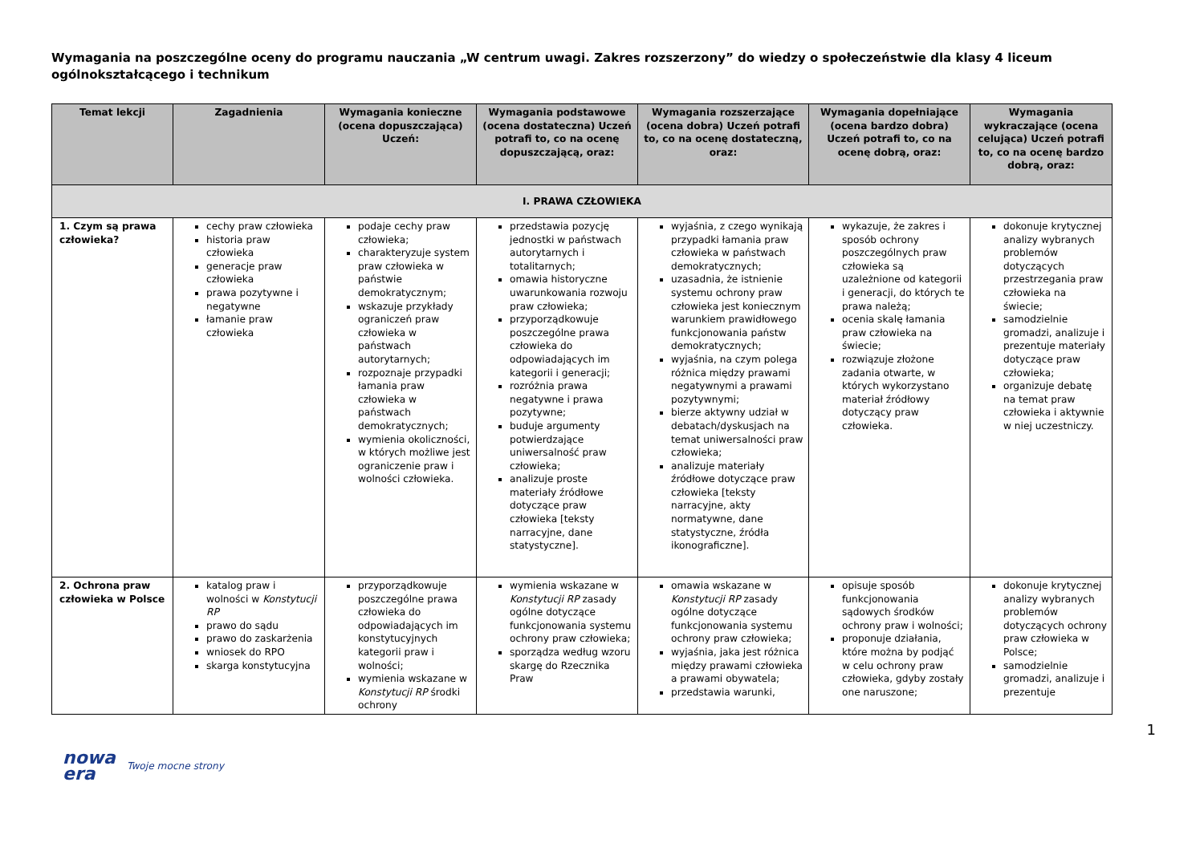Wymagania na poszczególne oceny do programu nauczania „W centrum uwagi. Zakres rozszerzony” do wiedzy o społeczeństwie dla klasy 4 liceum ogólnokształcącego i technikum
| Temat lekcji | Zagadnienia | Wymagania konieczne (ocena dopuszczająca) Uczeń: | Wymagania podstawowe (ocena dostateczna) Uczeń potrafi to, co na ocenę dopuszczającą, oraz: | Wymagania rozszerzające (ocena dobra) Uczeń potrafi to, co na ocenę dostateczną, oraz: | Wymagania dopełniające (ocena bardzo dobra) Uczeń potrafi to, co na ocenę dobrą, oraz: | Wymagania wykraczające (ocena celująca) Uczeń potrafi to, co na ocenę bardzo dobrą, oraz: |
| --- | --- | --- | --- | --- | --- | --- |
| I. PRAWA CZŁOWIEKA | | | | | | |
| 1. Czym są prawa człowieka? | cechy praw człowieka historia praw człowieka generacje praw człowieka prawa pozytywne i negatywne łamanie praw człowieka | podaje cechy praw człowieka; charakteryzuje system praw człowieka w państwie demokratycznym; wskazuje przykłady ograniczeń praw człowieka w państwach autorytarnych; rozpoznaje przypadki łamania praw człowieka w państwach demokratycznych; wymienia okoliczności, w których możliwe jest ograniczenie praw i wolności człowieka. | przedstawia pozycję jednostki w państwach autorytarnych i totalitarnych; omawia historyczne uwarunkowania rozwoju praw człowieka; przyporządkowuje poszczególne prawa człowieka do odpowiadających im kategorii i generacji; rozróżnia prawa negatywne i prawa pozytywne; buduje argumenty potwierdzające uniwersalność praw człowieka; analizuje proste materiały źródłowe dotyczące praw człowieka [teksty narracyjne, dane statystyczne]. | wyjaśnia, z czego wynikają przypadki łamania praw człowieka w państwach demokratycznych; uzasadnia, że istnienie systemu ochrony praw człowieka jest koniecznym warunkiem prawidłowego funkcjonowania państw demokratycznych; wyjaśnia, na czym polega różnica między prawami negatywnymi a prawami pozytywnymi; bierze aktywny udział w debatach/dyskusjach na temat uniwersalności praw człowieka; analizuje materiały źródłowe dotyczące praw człowieka [teksty narracyjne, akty normatywne, dane statystyczne, źródła ikonograficzne]. | wykazuje, że zakres i sposób ochrony poszczególnych praw człowieka są uzależnione od kategorii i generacji, do których te prawa należą; ocenia skalę łamania praw człowieka na świecie; rozwiązuje złożone zadania otwarte, w których wykorzystano materiał źródłowy dotyczący praw człowieka. | dokonuje krytycznej analizy wybranych problemów dotyczących przestrzegania praw człowieka na świecie; samodzielnie gromadzi, analizuje i prezentuje materiały dotyczące praw człowieka; organizuje debatę na temat praw człowieka i aktywnie w niej uczestniczy. |
| 2. Ochrona praw człowieka w Polsce | katalog praw i wolności w Konstytucji RP prawo do sądu prawo do zaskarżenia wniosek do RPO skarga konstytucyjna | przyporządkowuje poszczególne prawa człowieka do odpowiadających im konstytucyjnych kategorii praw i wolności; wymienia wskazane w Konstytucji RP środki ochrony | wymienia wskazane w Konstytucji RP zasady ogólne dotyczące funkcjonowania systemu ochrony praw człowieka; sporządza według wzoru skargę do Rzecznika Praw | omawia wskazane w Konstytucji RP zasady ogólne dotyczące funkcjonowania systemu ochrony praw człowieka; wyjaśnia, jaka jest różnica między prawami człowieka a prawami obywatela; przedstawia warunki, | opisuje sposób funkcjonowania sądowych środków ochrony praw i wolności; proponuje działania, które można by podjąć w celu ochrony praw człowieka, gdyby zostały one naruszone; | dokonuje krytycznej analizy wybranych problemów dotyczących ochrony praw człowieka w Polsce; samodzielnie gromadzi, analizuje i prezentuje |
1
nowa
era Twoje mocne strony